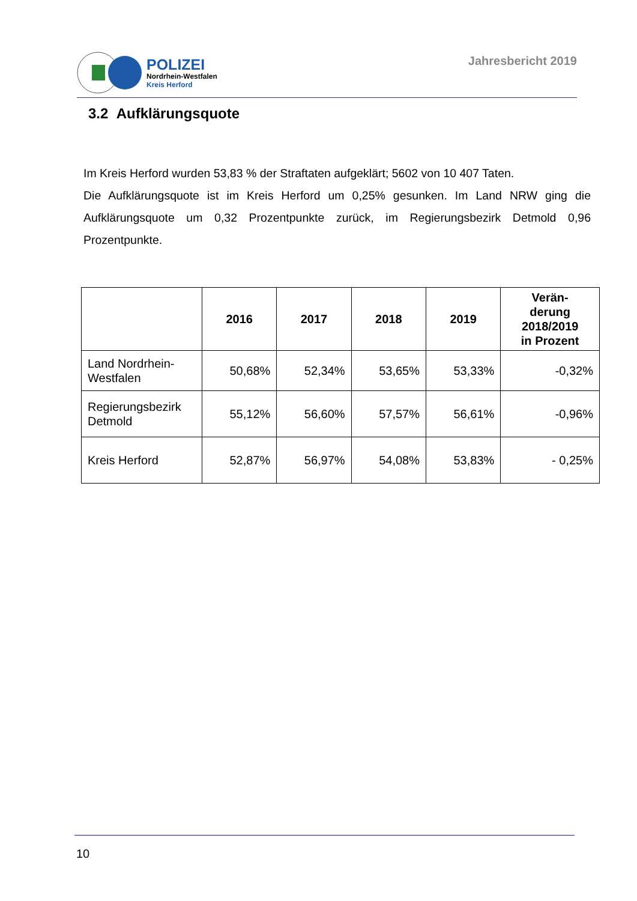POLIZEI
Nordrhein-Westfalen
Kreis Herford
Jahresbericht 2019
3.2 Aufklärungsquote
Im Kreis Herford wurden 53,83 % der Straftaten aufgeklärt; 5602 von 10 407 Taten.
Die Aufklärungsquote ist im Kreis Herford um 0,25% gesunken. Im Land NRW ging die Aufklärungsquote um 0,32 Prozentpunkte zurück, im Regierungsbezirk Detmold 0,96 Prozentpunkte.
| | 2016 | 2017 | 2018 | 2019 | Verän- derung 2018/2019 in Prozent |
| --- | --- | --- | --- | --- | --- |
| Land Nordrhein- Westfalen | 50,68% | 52,34% | 53,65% | 53,33% | -0,32% |
| Regierungsbezirk Detmold | 55,12% | 56,60% | 57,57% | 56,61% | -0,96% |
| Kreis Herford | 52,87% | 56,97% | 54,08% | 53,83% | - 0,25% |
10